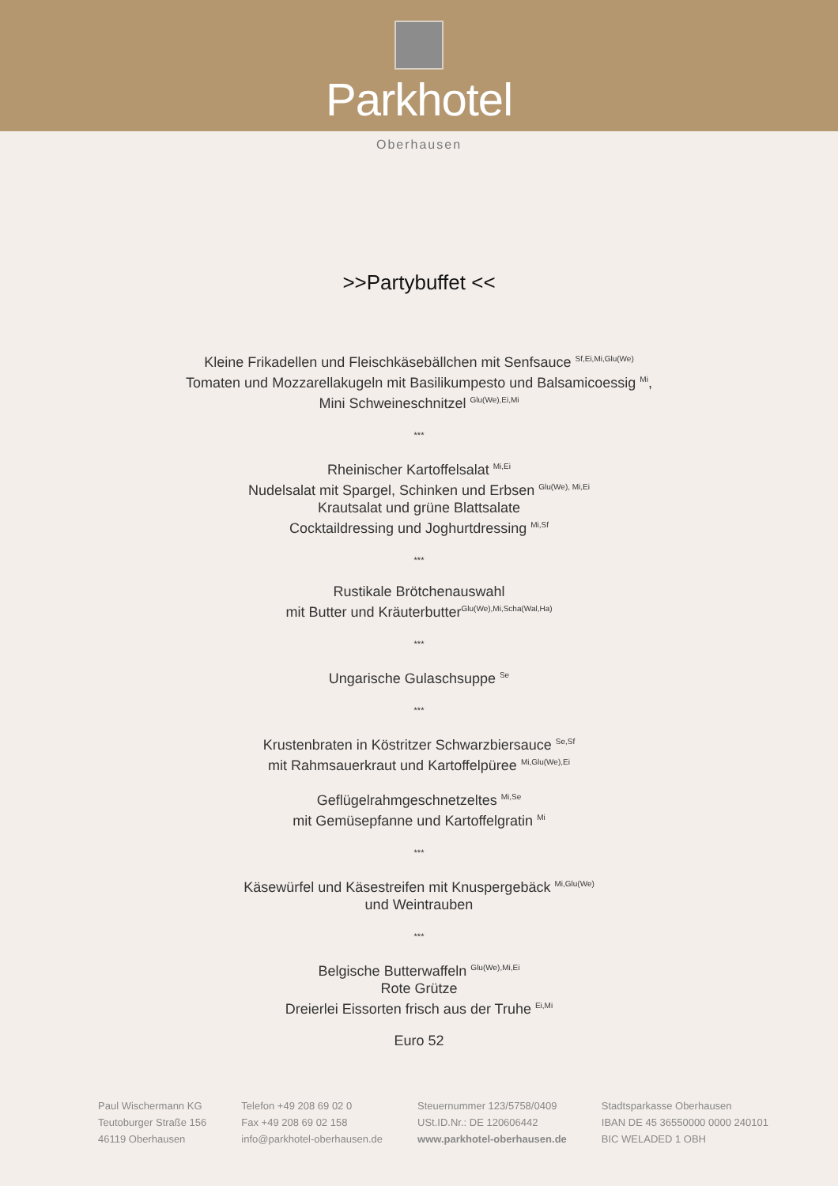Parkhotel
Oberhausen
>>Partybuffet <<
Kleine Frikadellen und Fleischkäsebällchen mit Senfsauce <sup>Sf,Ei,Mi,Glu(We)</sup>
Tomaten und Mozzarellakugeln mit Basilikumpesto und Balsamicoessig <sup>Mi</sup>,
Mini Schweineschnitzel <sup>Glu(We),Ei,Mi</sup>
***
Rheinischer Kartoffelsalat <sup>Mi,Ei</sup>
Nudelsalat mit Spargel, Schinken und Erbsen <sup>Glu(We), Mi,Ei</sup>
Krautsalat und grüne Blattsalate
Cocktaildressing und Joghurtdressing <sup>Mi,Sf</sup>
***
Rustikale Brötchenauswahl
mit Butter und Kräuterbutter<sup>Glu(We),Mi,Scha(Wal,Ha)</sup>
***
Ungarische Gulaschsuppe <sup>Se</sup>
***
Krustenbraten in Köstritzer Schwarzbiersauce <sup>Se,Sf</sup>
mit Rahmsauerkraut und Kartoffelpüree <sup>Mi,Glu(We),Ei</sup>
Geflügelrahmgeschnetzeltes <sup>Mi,Se</sup>
mit Gemüsepfanne und Kartoffelgratin <sup>Mi</sup>
***
Käsewürfel und Käsestreifen mit Knuspergebäck <sup>Mi,Glu(We)</sup>
und Weintrauben
***
Belgische Butterwaffeln <sup>Glu(We),Mi,Ei</sup>
Rote Grütze
Dreierlei Eissorten frisch aus der Truhe <sup>Ei,Mi</sup>
Euro 52
Paul Wischermann KG
Teutoburger Straße 156
46119 Oberhausen
Telefon +49 208 69 02 0
Fax +49 208 69 02 158
info@parkhotel-oberhausen.de
Steuernummer 123/5758/0409
USt.ID.Nr.: DE 120606442
www.parkhotel-oberhausen.de
Stadtsparkasse Oberhausen
IBAN DE 45 36550000 0000 240101
BIC WELADED 1 OBH